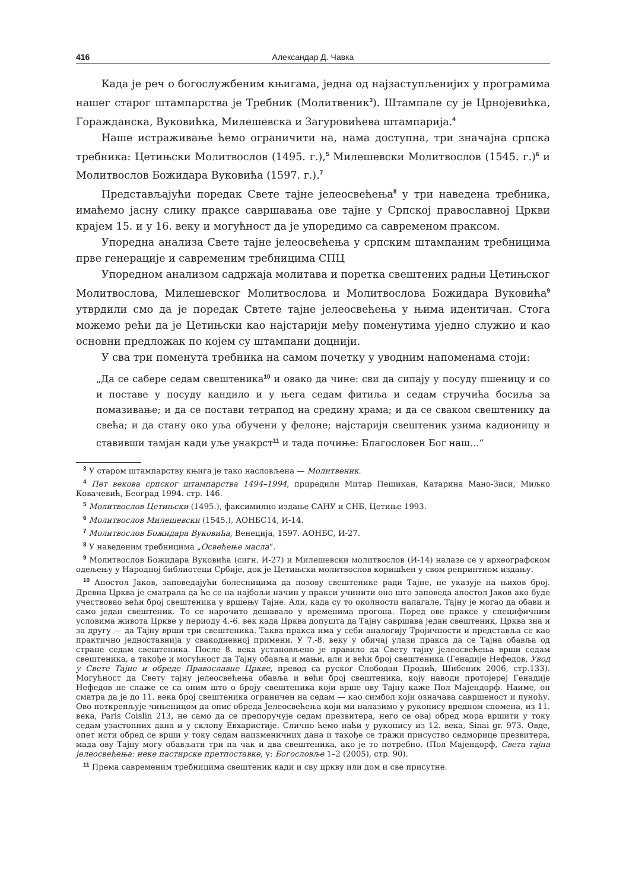416 Александар Д. Чавка
Када је реч о богослужбеним књигама, једна од најзаступљенијих у програмима нашег старог штампарства је Требник (Молитвеник<sup>3</sup>). Штампале су је Црнојевићка, Горажданска, Вуковићка, Милешевска и Загуровићева штампарија.<sup>4</sup>
Наше истраживање ћемо ограничити на, нама доступна, три значајна српска требника: Цетињски Молитвослов (1495. г.),<sup>5</sup> Милешевски Молитвослов (1545. г.)<sup>6</sup> и Молитвослов Божидара Вуковића (1597. г.).<sup>7</sup>
Представљајући поредак Свете тајне јелеосвећења<sup>8</sup> у три наведена требника, имаћемо јасну слику праксе савршавања ове тајне у Српској православној Цркви крајем 15. и у 16. веку и могућност да је упоредимо са савременом праксом.
Упоредна анализа Свете тајне јелеосвећења у српским штампаним требницима прве генерације и савременим требницима СПЦ
Упоредном анализом садржаја молитава и поретка свештених радњи Цетињског Молитвослова, Милешевског Молитвослова и Молитвослова Божидара Вуковића<sup>9</sup> утврдили смо да је поредак Свтете тајне јелеосвећења у њима идентичан. Стога можемо рећи да је Цетињски као најстарији међу поменутима уједно служио и као основни предложак по којем су штампани доцнији.
У сва три поменута требника на самом почетку у уводним напоменама стоји:
„Да се сабере седам свештеника<sup>10</sup> и овако да чине: сви да сипају у посуду пшеницу и со и поставе у посуду кандило и у њега седам фитиља и седам стручића босиља за помазивање; и да се постави тетрапод на средину храма; и да се сваком свештенику да свећа; и да стану око уља обучени у фелоне; најстарији свештеник узима кадионицу и ставивши тамјан кади уље унакрст<sup>11</sup> и тада почиње: Благословен Бог наш...“
<sup>3</sup> У старом штампарству књига је тако насловљена — Молитвеник.
<sup>4</sup> Пет векова српског штампарства 1494–1994, приредили Митар Пешикан, Катарина Мано-Зиси, Миљко Ковачевић, Београд 1994. стр. 146.
<sup>5</sup> Молитвослов Цетињски (1495.), факсимилно издање САНУ и СНБ, Цетиње 1993.
<sup>6</sup> Молитвослов Милешевски (1545.), АОНБС14, И-14.
<sup>7</sup> Молитвослов Божидара Вуковића, Венеција, 1597. АОНБС, И-27.
<sup>8</sup> У наведеним требницима „Освећење масла“.
<sup>9</sup> Молитвослов Божидара Вуковића (сигн. И-27) и Милешевски молитвослов (И-14) налазе се у археографском одељењу у Народној библиотеци Србије, док је Цетињски молитвослов коришћен у свом репринтном издању.
<sup>10</sup> Апостол Јаков, заповедајући болесницима да позову свештенике ради Тајне, не указује на њихов број. Древна Црква је сматрала да ће се на најбољи начин у пракси учинити оно што заповеда апостол Јаков ако буде учествовао већи број свештеника у вршењу Тајне. Али, када су то околности налагале, Тајну је могао да обави и само један свештеник. То се нарочито дешавало у временима прогона. Поред ове праксе у специфичним условима живота Цркве у периоду 4.-6. век када Црква допушта да Тајну савршава један свештеник, Црква зна и за другу — да Тајну врши три свештеника. Таква пракса има у себи аналогију Тројичности и представља се као практично једноставнија у свакодневној примени. У 7.-8. веку у обичај улази пракса да се Тајна обавља од стране седам свештеника. После 8. века установљено је правило да Свету тајну јелеосвећења врши седам свештеника, а такође и могућност да Тајну обавља и мањи, али и већи број свештеника (Генадије Нефедов, Увод у Свете Тајне и обреде Православне Цркве, превод са руског Слободан Продић, Шибеник 2006, стр.133). Могућност да Свету тајну јелеосвећења обавља и већи број свештеника, коју наводи протојереј Генадије Нефедов не слаже се са оним што о броју свештеника који врше ову Тајну каже Пол Мајендорф. Наиме, он сматра да је до 11. века број свештеника ограничен на седам — као симбол који означава савршеност и пуноћу. Ово поткрепљује чињеницом да опис обреда Јелеосвећења који ми налазимо у рукопису вредном спомена, из 11. века, Paris Coislin 213, не само да се препоручује седам презвитера, него се овај обред мора вршити у току седам узастопних дана и у склопу Евхаристије. Слично ћемо наћи у рукопису из 12. века, Sinai gr. 973. Овде, опет исти обред се врши у току седам наизменичних дана и такође се тражи присуство седморице презвитера, мада ову Тајну могу обављати три па чак и два свештеника, ако је то потребно. (Пол Мајендорф, Света тајна јелеосвећења: неке пастирске претпоставке, у: Богословље 1–2 (2005), стр. 90).
<sup>11</sup> Према савременим требницима свештеник кади и сву цркву или дом и све присутне.